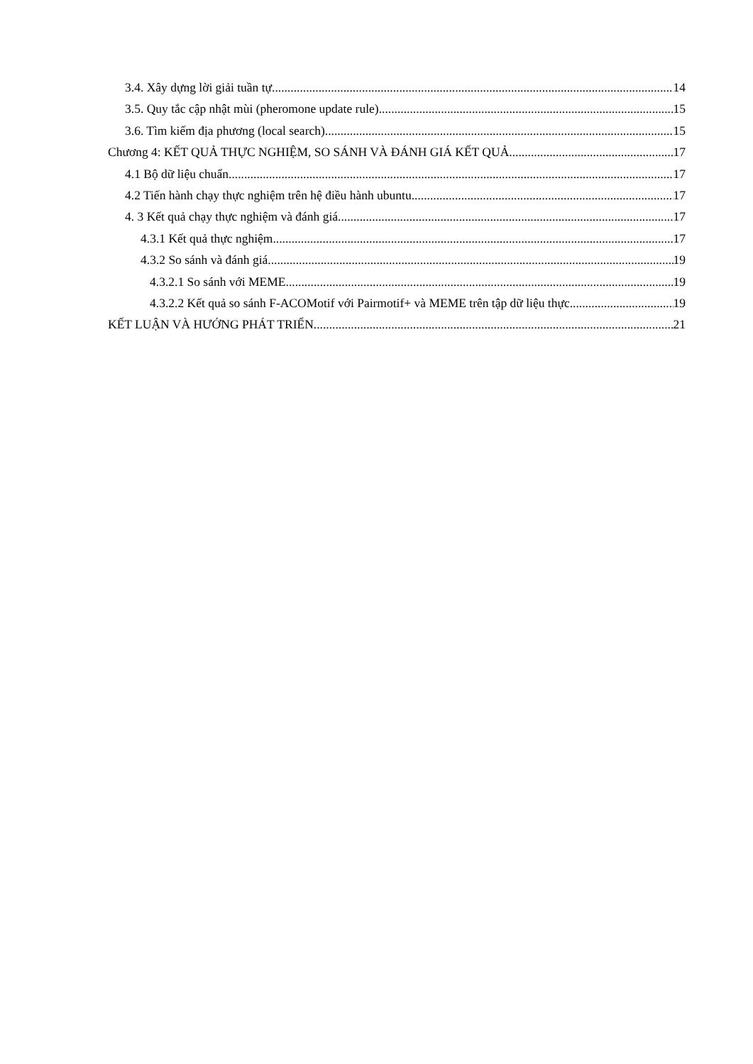3.4. Xây dựng lời giải tuần tự 14
3.5. Quy tắc cập nhật mùi (pheromone update rule) 15
3.6. Tìm kiếm địa phương (local search) 15
Chương 4: KẾT QUẢ THỰC NGHIỆM, SO SÁNH VÀ ĐÁNH GIÁ KẾT QUẢ 17
4.1 Bộ dữ liệu chuẩn 17
4.2 Tiến hành chạy thực nghiệm trên hệ điều hành ubuntu 17
4. 3 Kết quả chạy thực nghiệm và đánh giá 17
4.3.1 Kết quả thực nghiệm 17
4.3.2 So sánh và đánh giá 19
4.3.2.1 So sánh với MEME 19
4.3.2.2 Kết quả so sánh F-ACOMotif với Pairmotif+ và MEME trên tập dữ liệu thực 19
KẾT LUẬN VÀ HƯỚNG PHÁT TRIỂN 21